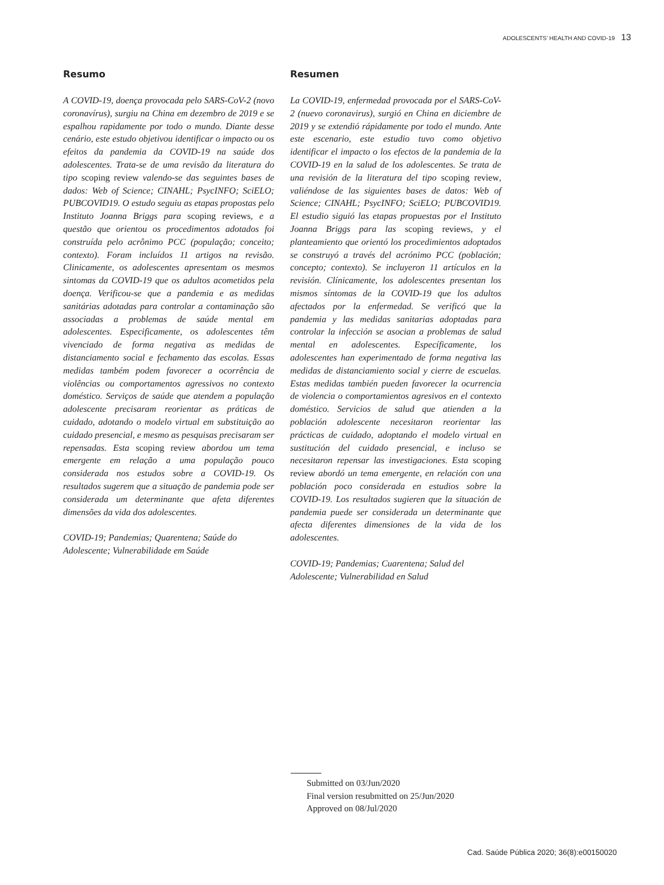ADOLESCENTS’ HEALTH AND COVID-19 13
Resumo
A COVID-19, doença provocada pelo SARS-CoV-2 (novo coronavírus), surgiu na China em dezembro de 2019 e se espalhou rapidamente por todo o mundo. Diante desse cenário, este estudo objetivou identificar o impacto ou os efeitos da pandemia da COVID-19 na saúde dos adolescentes. Trata-se de uma revisão da literatura do tipo scoping review valendo-se das seguintes bases de dados: Web of Science; CINAHL; PsycINFO; SciELO; PUBCOVID19. O estudo seguiu as etapas propostas pelo Instituto Joanna Briggs para scoping reviews, e a questão que orientou os procedimentos adotados foi construída pelo acrônimo PCC (população; conceito; contexto). Foram incluídos 11 artigos na revisão. Clinicamente, os adolescentes apresentam os mesmos sintomas da COVID-19 que os adultos acometidos pela doença. Verificou-se que a pandemia e as medidas sanitárias adotadas para controlar a contaminação são associadas a problemas de saúde mental em adolescentes. Especificamente, os adolescentes têm vivenciado de forma negativa as medidas de distanciamento social e fechamento das escolas. Essas medidas também podem favorecer a ocorrência de violências ou comportamentos agressivos no contexto doméstico. Serviços de saúde que atendem a população adolescente precisaram reorientar as práticas de cuidado, adotando o modelo virtual em substituição ao cuidado presencial, e mesmo as pesquisas precisaram ser repensadas. Esta scoping review abordou um tema emergente em relação a uma população pouco considerada nos estudos sobre a COVID-19. Os resultados sugerem que a situação de pandemia pode ser considerada um determinante que afeta diferentes dimensões da vida dos adolescentes.
COVID-19; Pandemias; Quarentena; Saúde do Adolescente; Vulnerabilidade em Saúde
Resumen
La COVID-19, enfermedad provocada por el SARS-CoV-2 (nuevo coronavirus), surgió en China en diciembre de 2019 y se extendió rápidamente por todo el mundo. Ante este escenario, este estudio tuvo como objetivo identificar el impacto o los efectos de la pandemia de la COVID-19 en la salud de los adolescentes. Se trata de una revisión de la literatura del tipo scoping review, valiéndose de las siguientes bases de datos: Web of Science; CINAHL; PsycINFO; SciELO; PUBCOVID19. El estudio siguió las etapas propuestas por el Instituto Joanna Briggs para las scoping reviews, y el planteamiento que orientó los procedimientos adoptados se construyó a través del acrónimo PCC (población; concepto; contexto). Se incluyeron 11 artículos en la revisión. Clínicamente, los adolescentes presentan los mismos síntomas de la COVID-19 que los adultos afectados por la enfermedad. Se verificó que la pandemia y las medidas sanitarias adoptadas para controlar la infección se asocian a problemas de salud mental en adolescentes. Específicamente, los adolescentes han experimentado de forma negativa las medidas de distanciamiento social y cierre de escuelas. Estas medidas también pueden favorecer la ocurrencia de violencia o comportamientos agresivos en el contexto doméstico. Servicios de salud que atienden a la población adolescente necesitaron reorientar las prácticas de cuidado, adoptando el modelo virtual en sustitución del cuidado presencial, e incluso se necesitaron repensar las investigaciones. Esta scoping review abordó un tema emergente, en relación con una población poco considerada en estudios sobre la COVID-19. Los resultados sugieren que la situación de pandemia puede ser considerada un determinante que afecta diferentes dimensiones de la vida de los adolescentes.
COVID-19; Pandemias; Cuarentena; Salud del Adolescente; Vulnerabilidad en Salud
Submitted on 03/Jun/2020
Final version resubmitted on 25/Jun/2020
Approved on 08/Jul/2020
Cad. Saúde Pública 2020; 36(8):e00150020